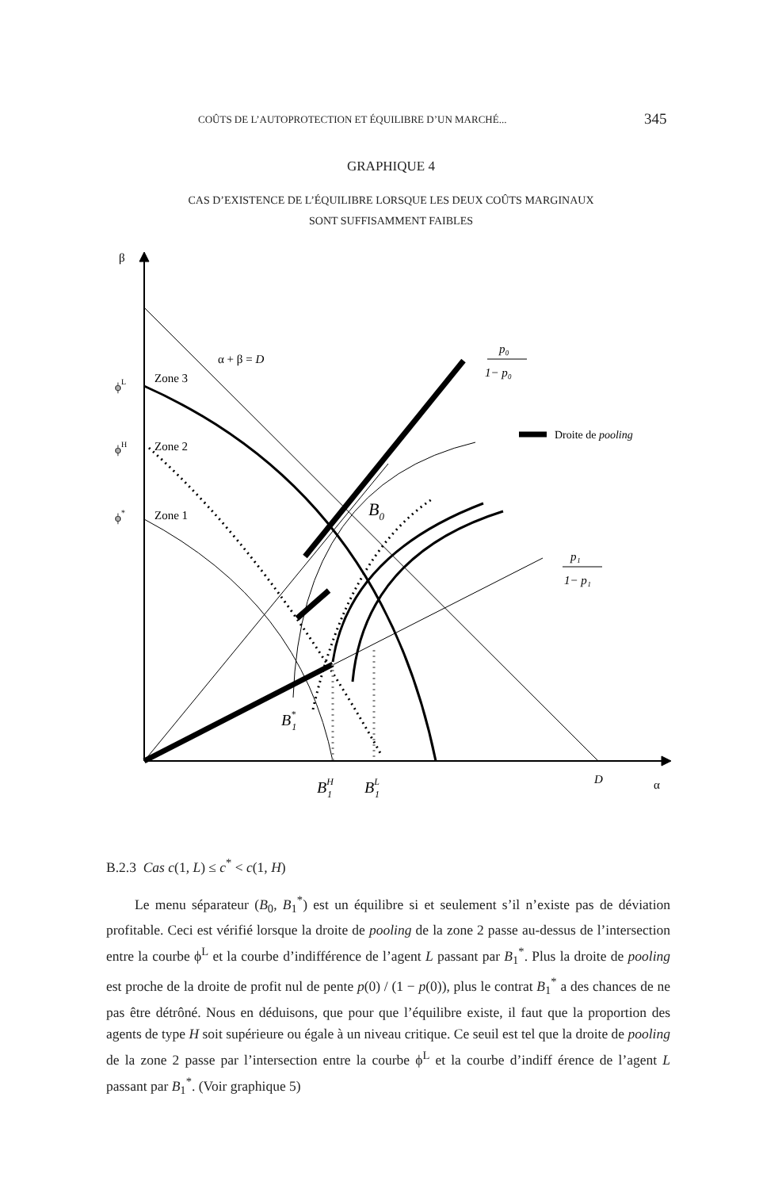COÛTS DE L’AUTOPROTECTION ET ÉQUILIBRE D’UN MARCHÉ... 345
GRAPHIQUE 4
CAS D’EXISTENCE DE L’ÉQUILIBRE LORSQUE LES DEUX COÛTS MARGINAUX
SONT SUFFISAMMENT FAIBLES
β
ϕL
ϕH
ϕ*
Zone 3
Zone 2
Zone 1
α + β = D
p₀
1− p₀
p₁
1− p₁
Droite de pooling
B0
B*1
BH1
BL1
D
α
B.2.3 Cas c(1, L) ≤ c<sup>*</sup> < c(1, H)
Le menu séparateur (B<sub>0</sub>, B<sub>1</sub><sup>*</sup>) est un équilibre si et seulement s’il n’existe pas de déviation profitable. Ceci est vérifié lorsque la droite de pooling de la zone 2 passe au-dessus de l’intersection entre la courbe ϕ<sup>L</sup> et la courbe d’indifférence de l’agent L passant par B<sub>1</sub><sup>*</sup>. Plus la droite de pooling est proche de la droite de profit nul de pente p(0) / (1 − p(0)), plus le contrat B<sub>1</sub><sup>*</sup> a des chances de ne pas être détrôné. Nous en déduisons, que pour que l’équilibre existe, il faut que la proportion des agents de type H soit supérieure ou égale à un niveau critique. Ce seuil est tel que la droite de pooling de la zone 2 passe par l’intersection entre la courbe ϕ<sup>L</sup> et la courbe d’indiff érence de l’agent L passant par B<sub>1</sub><sup>*</sup>. (Voir graphique 5)